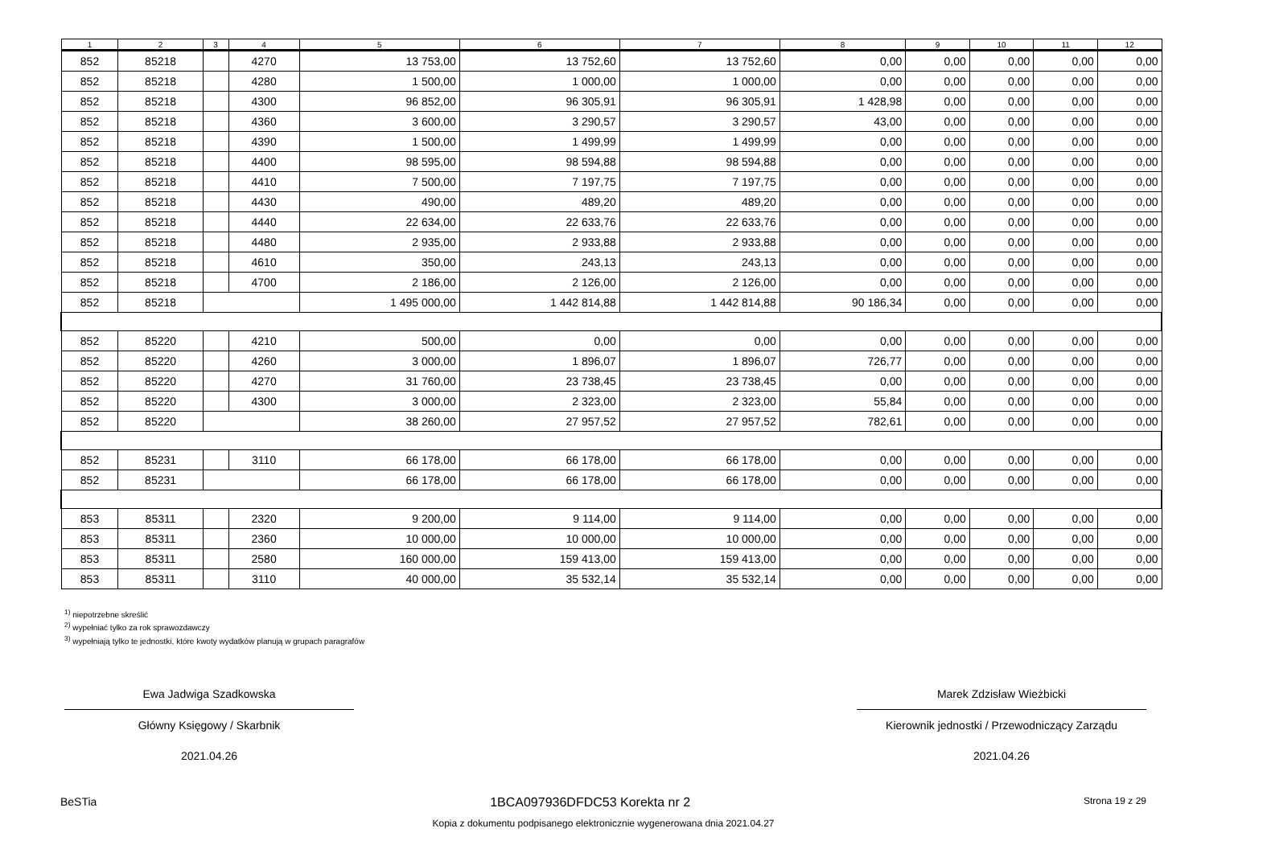| 1 | 2 | 3 | 4 | 5 | 6 | 7 | 8 | 9 | 10 | 11 | 12 |
| --- | --- | --- | --- | --- | --- | --- | --- | --- | --- | --- | --- |
| 852 | 85218 | | 4270 | 13 753,00 | 13 752,60 | 13 752,60 | 0,00 | 0,00 | 0,00 | 0,00 | 0,00 |
| 852 | 85218 | | 4280 | 1 500,00 | 1 000,00 | 1 000,00 | 0,00 | 0,00 | 0,00 | 0,00 | 0,00 |
| 852 | 85218 | | 4300 | 96 852,00 | 96 305,91 | 96 305,91 | 1 428,98 | 0,00 | 0,00 | 0,00 | 0,00 |
| 852 | 85218 | | 4360 | 3 600,00 | 3 290,57 | 3 290,57 | 43,00 | 0,00 | 0,00 | 0,00 | 0,00 |
| 852 | 85218 | | 4390 | 1 500,00 | 1 499,99 | 1 499,99 | 0,00 | 0,00 | 0,00 | 0,00 | 0,00 |
| 852 | 85218 | | 4400 | 98 595,00 | 98 594,88 | 98 594,88 | 0,00 | 0,00 | 0,00 | 0,00 | 0,00 |
| 852 | 85218 | | 4410 | 7 500,00 | 7 197,75 | 7 197,75 | 0,00 | 0,00 | 0,00 | 0,00 | 0,00 |
| 852 | 85218 | | 4430 | 490,00 | 489,20 | 489,20 | 0,00 | 0,00 | 0,00 | 0,00 | 0,00 |
| 852 | 85218 | | 4440 | 22 634,00 | 22 633,76 | 22 633,76 | 0,00 | 0,00 | 0,00 | 0,00 | 0,00 |
| 852 | 85218 | | 4480 | 2 935,00 | 2 933,88 | 2 933,88 | 0,00 | 0,00 | 0,00 | 0,00 | 0,00 |
| 852 | 85218 | | 4610 | 350,00 | 243,13 | 243,13 | 0,00 | 0,00 | 0,00 | 0,00 | 0,00 |
| 852 | 85218 | | 4700 | 2 186,00 | 2 126,00 | 2 126,00 | 0,00 | 0,00 | 0,00 | 0,00 | 0,00 |
| 852 | 85218 | | | 1 495 000,00 | 1 442 814,88 | 1 442 814,88 | 90 186,34 | 0,00 | 0,00 | 0,00 | 0,00 |
| 852 | 85220 | | 4210 | 500,00 | 0,00 | 0,00 | 0,00 | 0,00 | 0,00 | 0,00 | 0,00 |
| 852 | 85220 | | 4260 | 3 000,00 | 1 896,07 | 1 896,07 | 726,77 | 0,00 | 0,00 | 0,00 | 0,00 |
| 852 | 85220 | | 4270 | 31 760,00 | 23 738,45 | 23 738,45 | 0,00 | 0,00 | 0,00 | 0,00 | 0,00 |
| 852 | 85220 | | 4300 | 3 000,00 | 2 323,00 | 2 323,00 | 55,84 | 0,00 | 0,00 | 0,00 | 0,00 |
| 852 | 85220 | | | 38 260,00 | 27 957,52 | 27 957,52 | 782,61 | 0,00 | 0,00 | 0,00 | 0,00 |
| 852 | 85231 | | 3110 | 66 178,00 | 66 178,00 | 66 178,00 | 0,00 | 0,00 | 0,00 | 0,00 | 0,00 |
| 852 | 85231 | | | 66 178,00 | 66 178,00 | 66 178,00 | 0,00 | 0,00 | 0,00 | 0,00 | 0,00 |
| 853 | 85311 | | 2320 | 9 200,00 | 9 114,00 | 9 114,00 | 0,00 | 0,00 | 0,00 | 0,00 | 0,00 |
| 853 | 85311 | | 2360 | 10 000,00 | 10 000,00 | 10 000,00 | 0,00 | 0,00 | 0,00 | 0,00 | 0,00 |
| 853 | 85311 | | 2580 | 160 000,00 | 159 413,00 | 159 413,00 | 0,00 | 0,00 | 0,00 | 0,00 | 0,00 |
| 853 | 85311 | | 3110 | 40 000,00 | 35 532,14 | 35 532,14 | 0,00 | 0,00 | 0,00 | 0,00 | 0,00 |
<sup>1)</sup> niepotrzebne skreślić
<sup>2)</sup> wypełniać tylko za rok sprawozdawczy
<sup>3)</sup> wypełniają tylko te jednostki, które kwoty wydatków planują w grupach paragrafów
Ewa Jadwiga Szadkowska
Główny Księgowy / Skarbnik
2021.04.26
Marek Zdzisław Wieżbicki
Kierownik jednostki / Przewodniczący Zarządu
2021.04.26
BeSTia 1BCA097936DFDC53 Korekta nr 2 Strona 19 z 29
Kopia z dokumentu podpisanego elektronicznie wygenerowana dnia 2021.04.27